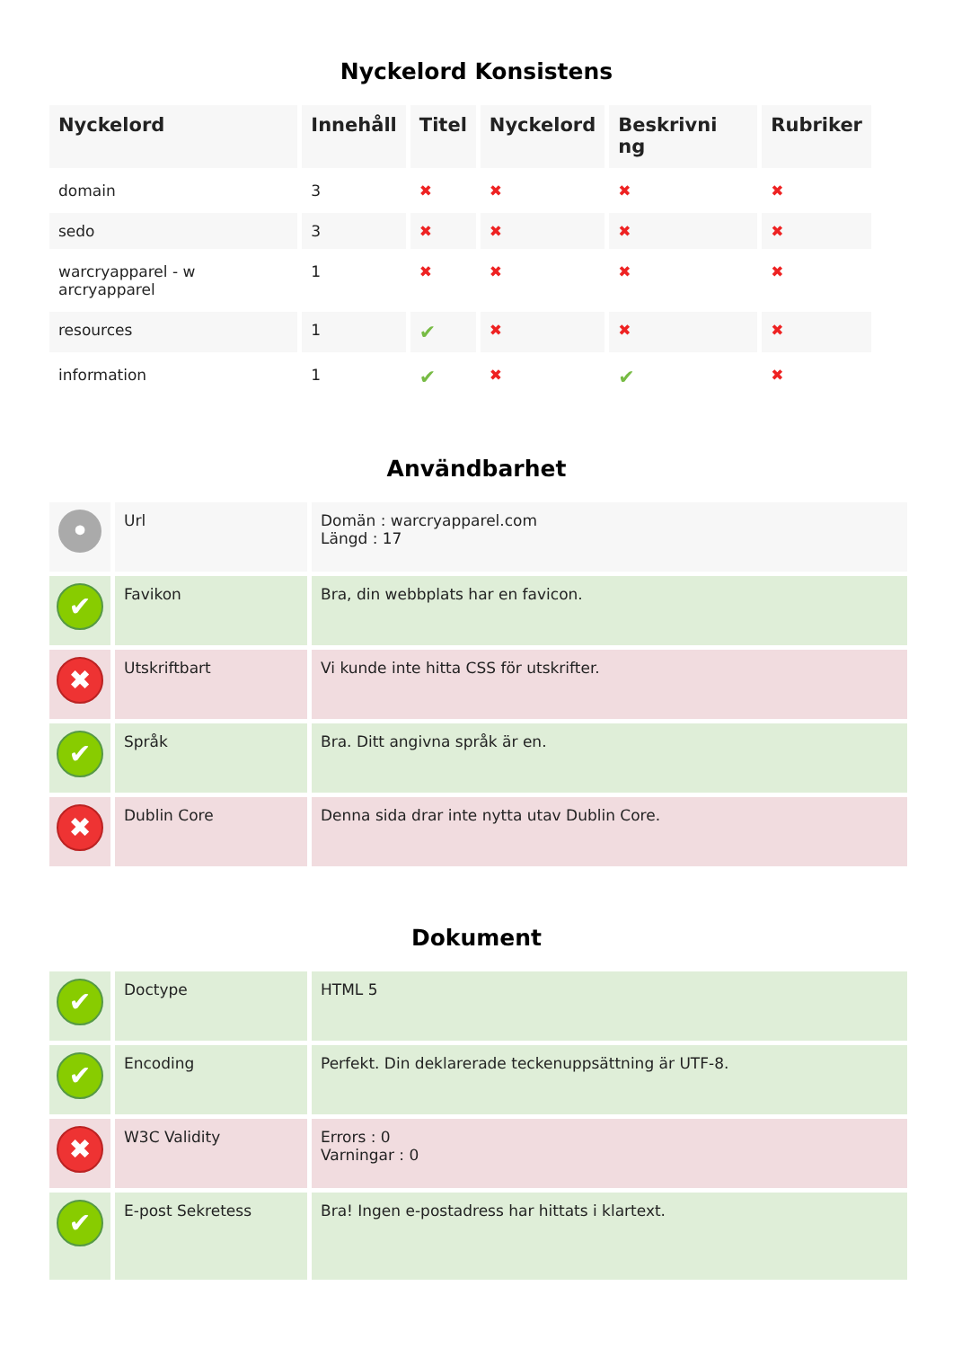Nyckelord Konsistens
| Nyckelord | Innehåll | Titel | Nyckelord | Beskrivni ng | Rubriker |
| --- | --- | --- | --- | --- | --- |
| domain | 3 | ✖ | ✖ | ✖ | ✖ |
| sedo | 3 | ✖ | ✖ | ✖ | ✖ |
| warcryapparel - w arcryapparel | 1 | ✖ | ✖ | ✖ | ✖ |
| resources | 1 | ✔ | ✖ | ✖ | ✖ |
| information | 1 | ✔ | ✖ | ✔ | ✖ |
Användbarhet
| • | Url | Domän : warcryapparel.com Längd : 17 |
| ✔ | Favikon | Bra, din webbplats har en favicon. |
| ✖ | Utskriftbart | Vi kunde inte hitta CSS för utskrifter. |
| ✔ | Språk | Bra. Ditt angivna språk är en. |
| ✖ | Dublin Core | Denna sida drar inte nytta utav Dublin Core. |
Dokument
| ✔ | Doctype | HTML 5 |
| ✔ | Encoding | Perfekt. Din deklarerade teckenuppsättning är UTF-8. |
| ✖ | W3C Validity | Errors : 0 Varningar : 0 |
| ✔ | E-post Sekretess | Bra! Ingen e-postadress har hittats i klartext. |